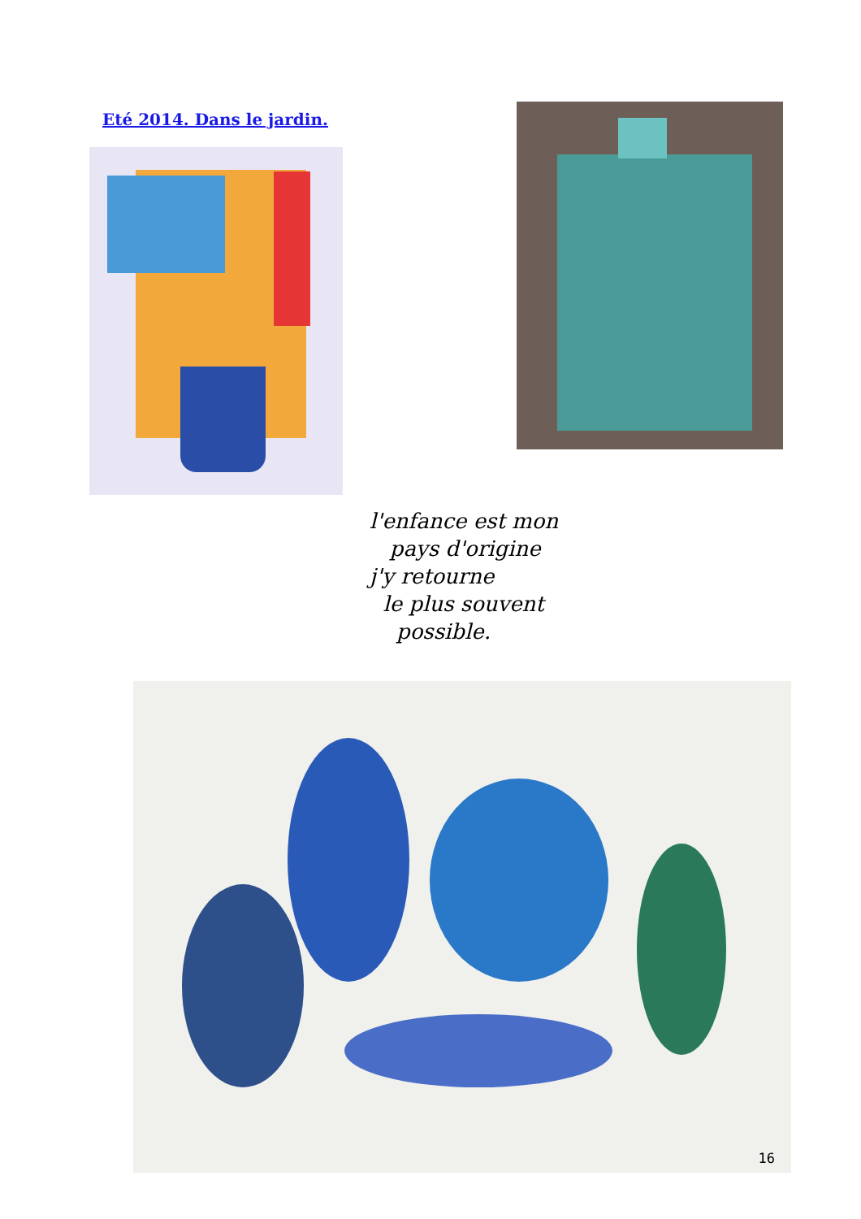Eté 2014. Dans le jardin.
l'enfance est mon
pays d'origine
j'y retourne
le plus souvent
possible.
16